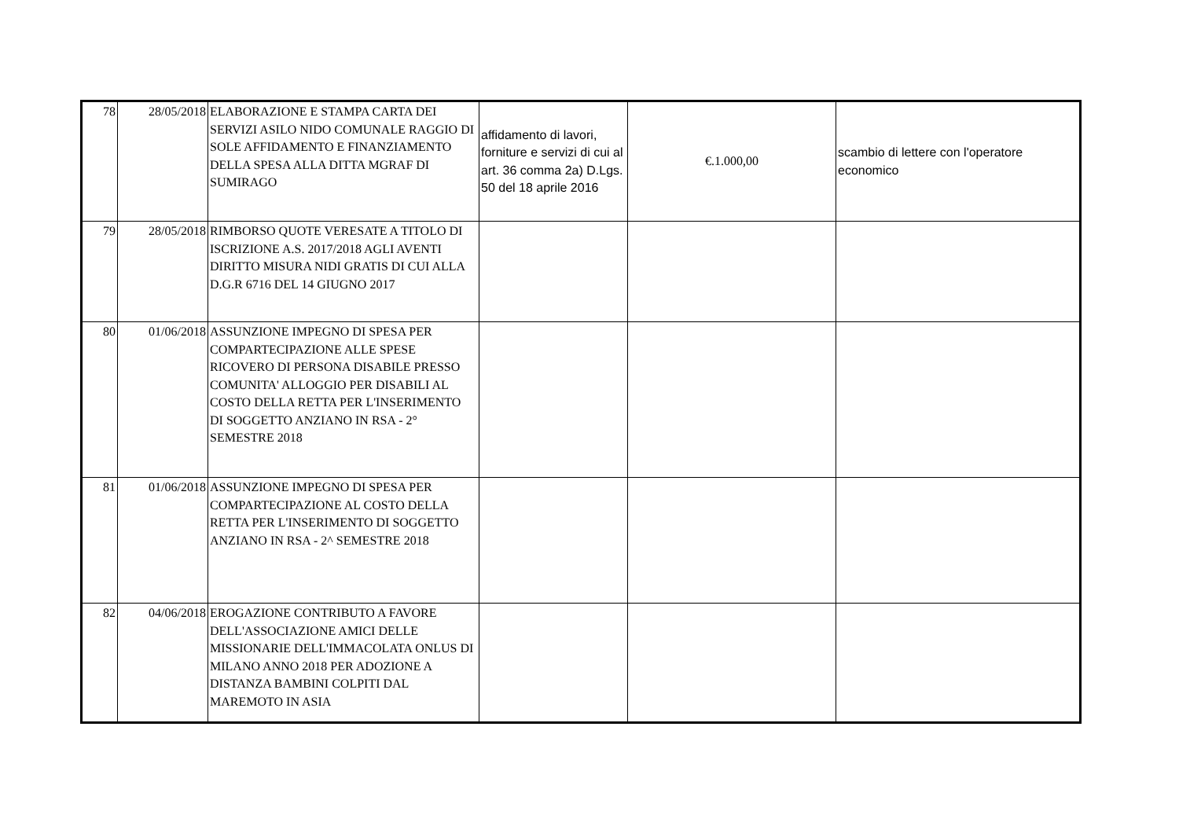| 78 | 28/05/2018 | ELABORAZIONE E STAMPA CARTA DEI SERVIZI ASILO NIDO COMUNALE RAGGIO DI SOLE AFFIDAMENTO E FINANZIAMENTO DELLA SPESA ALLA DITTA MGRAF DI SUMIRAGO | affidamento di lavori, forniture e servizi di cui al art. 36 comma 2a) D.Lgs. 50 del 18 aprile 2016 | €.1.000,00 | scambio di lettere con l'operatore economico |
| 79 | 28/05/2018 | RIMBORSO QUOTE VERESATE A TITOLO DI ISCRIZIONE A.S. 2017/2018 AGLI AVENTI DIRITTO MISURA NIDI GRATIS DI CUI ALLA D.G.R 6716 DEL 14 GIUGNO 2017 | | | |
| 80 | 01/06/2018 | ASSUNZIONE IMPEGNO DI SPESA PER COMPARTECIPAZIONE ALLE SPESE RICOVERO DI PERSONA DISABILE PRESSO COMUNITA' ALLOGGIO PER DISABILI AL COSTO DELLA RETTA PER L'INSERIMENTO DI SOGGETTO ANZIANO IN RSA - 2° SEMESTRE 2018 | | | |
| 81 | 01/06/2018 | ASSUNZIONE IMPEGNO DI SPESA PER COMPARTECIPAZIONE AL COSTO DELLA RETTA PER L'INSERIMENTO DI SOGGETTO ANZIANO IN RSA - 2^ SEMESTRE 2018 | | | |
| 82 | 04/06/2018 | EROGAZIONE CONTRIBUTO A FAVORE DELL'ASSOCIAZIONE AMICI DELLE MISSIONARIE DELL'IMMACOLATA ONLUS DI MILANO ANNO 2018 PER ADOZIONE A DISTANZA BAMBINI COLPITI DAL MAREMOTO IN ASIA | | | |